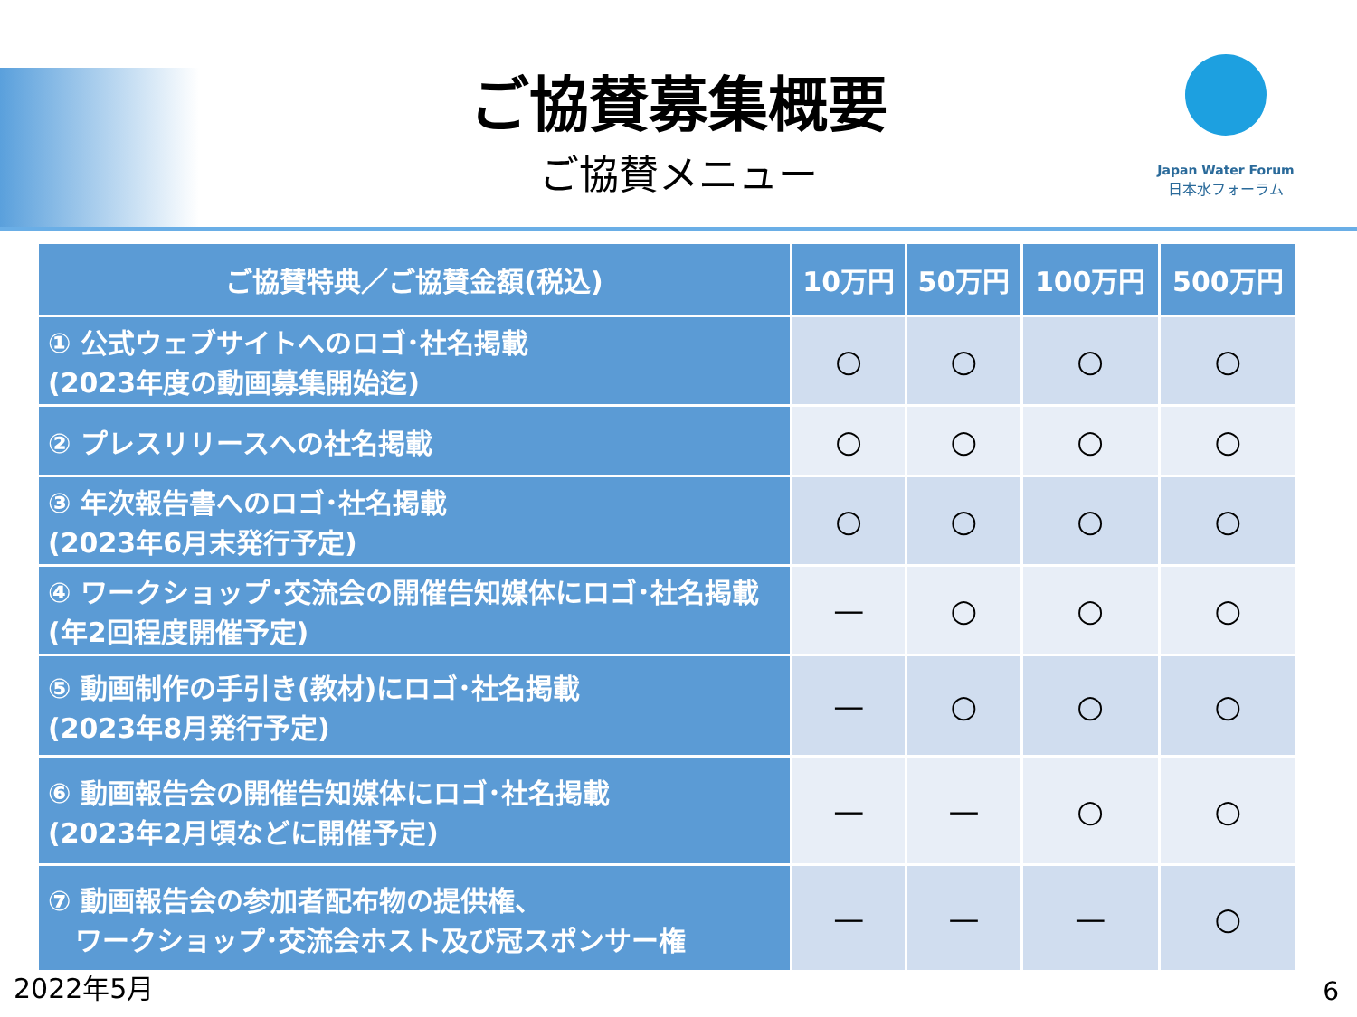ご協賛募集概要
ご協賛メニュー
Japan Water Forum
日本水フォーラム
| ご協賛特典／ご協賛金額(税込) | 10万円 | 50万円 | 100万円 | 500万円 |
| --- | --- | --- | --- | --- |
| ① 公式ウェブサイトへのロゴ･社名掲載 (2023年度の動画募集開始迄) | ○ | ○ | ○ | ○ |
| ② プレスリリースへの社名掲載 | ○ | ○ | ○ | ○ |
| ③ 年次報告書へのロゴ･社名掲載 (2023年6月末発行予定) | ○ | ○ | ○ | ○ |
| ④ ワークショップ･交流会の開催告知媒体にロゴ･社名掲載(年2回程度開催予定) | — | ○ | ○ | ○ |
| ⑤ 動画制作の手引き(教材)にロゴ･社名掲載 (2023年8月発行予定) | — | ○ | ○ | ○ |
| ⑥ 動画報告会の開催告知媒体にロゴ･社名掲載 (2023年2月頃などに開催予定) | — | — | ○ | ○ |
| ⑦ 動画報告会の参加者配布物の提供権、 ワークショップ･交流会ホスト及び冠スポンサー権 | — | — | — | ○ |
2022年5月 6